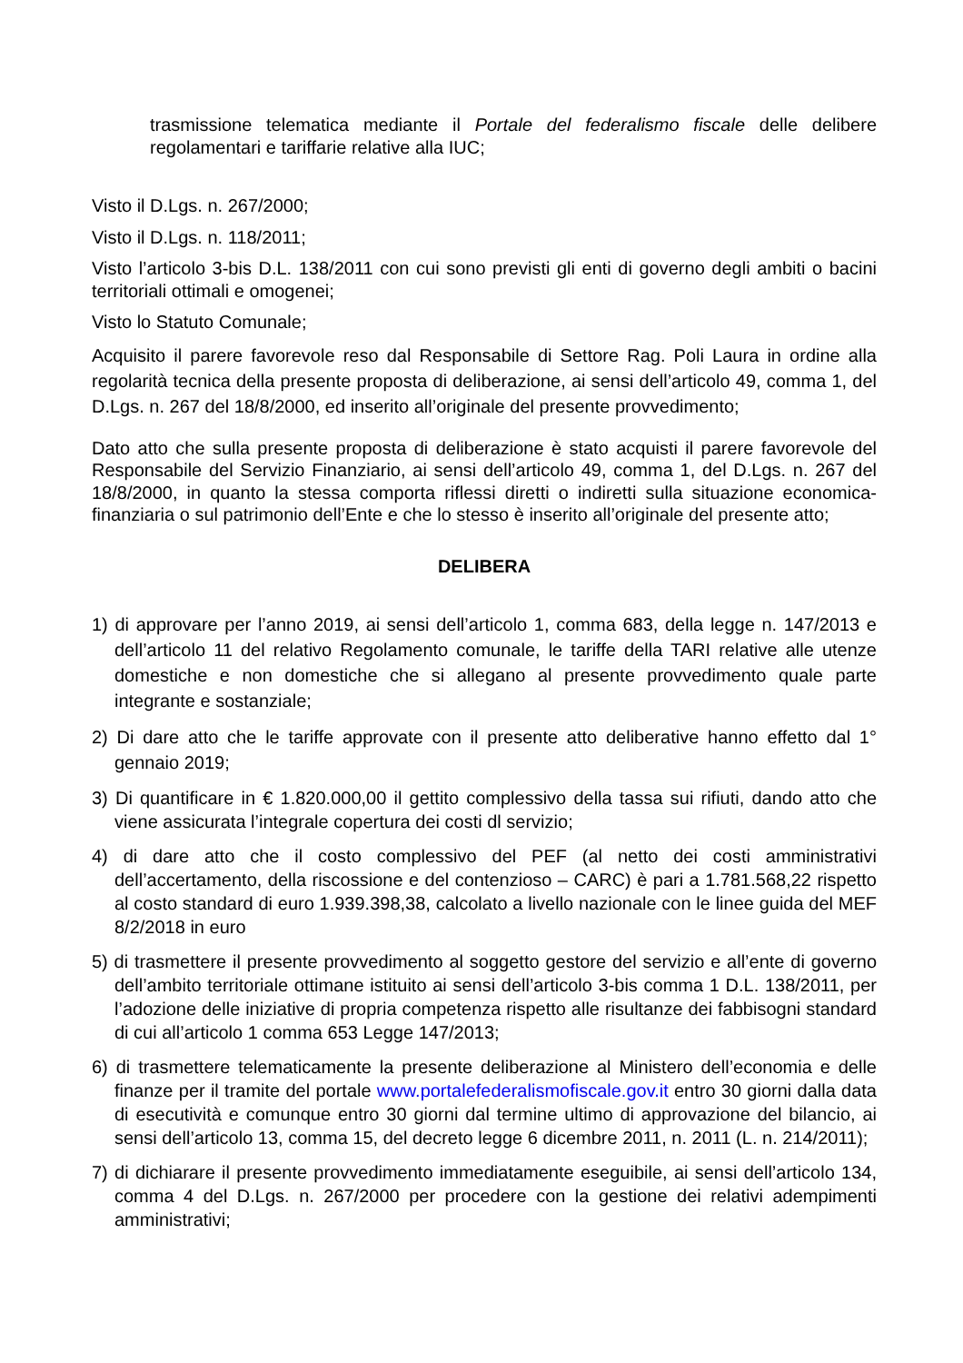trasmissione telematica mediante il Portale del federalismo fiscale delle delibere regolamentari e tariffarie relative alla IUC;
Visto il D.Lgs. n. 267/2000;
Visto il D.Lgs. n. 118/2011;
Visto l’articolo 3-bis D.L. 138/2011 con cui sono previsti gli enti di governo degli ambiti o bacini territoriali ottimali e omogenei;
Visto lo Statuto Comunale;
Acquisito il parere favorevole reso dal Responsabile di Settore Rag. Poli Laura in ordine alla regolarità tecnica della presente proposta di deliberazione, ai sensi dell’articolo 49, comma 1, del D.Lgs. n. 267 del 18/8/2000, ed inserito all’originale del presente provvedimento;
Dato atto che sulla presente proposta di deliberazione è stato acquisti il parere favorevole del Responsabile del Servizio Finanziario, ai sensi dell’articolo 49, comma 1, del D.Lgs. n. 267 del 18/8/2000, in quanto la stessa comporta riflessi diretti o indiretti sulla situazione economica- finanziaria o sul patrimonio dell’Ente e che lo stesso è inserito all’originale del presente atto;
DELIBERA
1) di approvare per l’anno 2019, ai sensi dell’articolo 1, comma 683, della legge n. 147/2013 e dell’articolo 11 del relativo Regolamento comunale, le tariffe della TARI relative alle utenze domestiche e non domestiche che si allegano al presente provvedimento quale parte integrante e sostanziale;
2) Di dare atto che le tariffe approvate con il presente atto deliberative hanno effetto dal 1° gennaio 2019;
3) Di quantificare in € 1.820.000,00 il gettito complessivo della tassa sui rifiuti, dando atto che viene assicurata l’integrale copertura dei costi dl servizio;
4) di dare atto che il costo complessivo del PEF (al netto dei costi amministrativi dell’accertamento, della riscossione e del contenzioso – CARC) è pari a 1.781.568,22 rispetto al costo standard di euro 1.939.398,38, calcolato a livello nazionale con le linee guida del MEF 8/2/2018 in euro
5) di trasmettere il presente provvedimento al soggetto gestore del servizio e all’ente di governo dell’ambito territoriale ottimane istituito ai sensi dell’articolo 3-bis comma 1 D.L. 138/2011, per l’adozione delle iniziative di propria competenza rispetto alle risultanze dei fabbisogni standard di cui all’articolo 1 comma 653 Legge 147/2013;
6) di trasmettere telematicamente la presente deliberazione al Ministero dell’economia e delle finanze per il tramite del portale www.portalefederalismofiscale.gov.it entro 30 giorni dalla data di esecutività e comunque entro 30 giorni dal termine ultimo di approvazione del bilancio, ai sensi dell’articolo 13, comma 15, del decreto legge 6 dicembre 2011, n. 2011 (L. n. 214/2011);
7) di dichiarare il presente provvedimento immediatamente eseguibile, ai sensi dell’articolo 134, comma 4 del D.Lgs. n. 267/2000 per procedere con la gestione dei relativi adempimenti amministrativi;